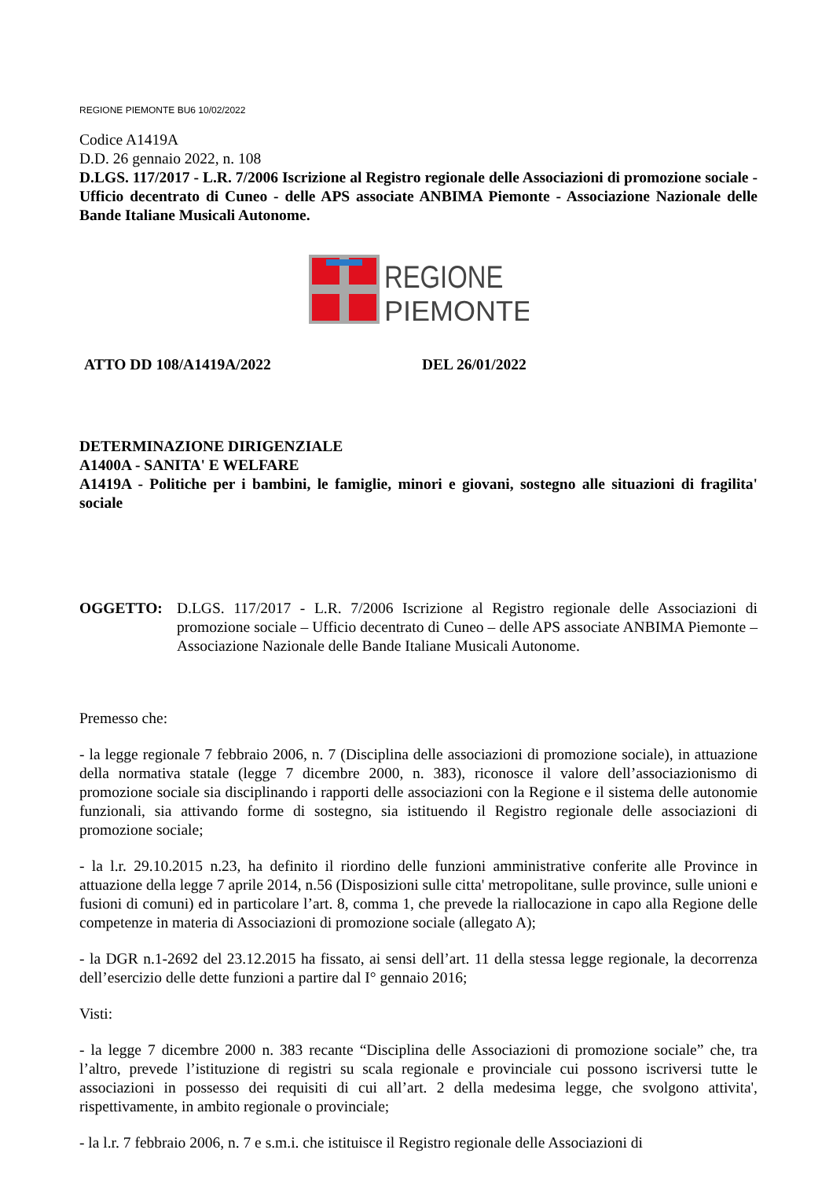REGIONE PIEMONTE BU6 10/02/2022
Codice A1419A
D.D. 26 gennaio 2022, n. 108
D.LGS. 117/2017 - L.R. 7/2006 Iscrizione al Registro regionale delle Associazioni di promozione sociale - Ufficio decentrato di Cuneo - delle APS associate ANBIMA Piemonte - Associazione Nazionale delle Bande Italiane Musicali Autonome.
REGIONE
PIEMONTE
ATTO DD 108/A1419A/2022 DEL 26/01/2022
DETERMINAZIONE DIRIGENZIALE
A1400A - SANITA' E WELFARE
A1419A - Politiche per i bambini, le famiglie, minori e giovani, sostegno alle situazioni di fragilita' sociale
OGGETTO: D.LGS. 117/2017 - L.R. 7/2006 Iscrizione al Registro regionale delle Associazioni di promozione sociale – Ufficio decentrato di Cuneo – delle APS associate ANBIMA Piemonte – Associazione Nazionale delle Bande Italiane Musicali Autonome.
Premesso che:
- la legge regionale 7 febbraio 2006, n. 7 (Disciplina delle associazioni di promozione sociale), in attuazione della normativa statale (legge 7 dicembre 2000, n. 383), riconosce il valore dell’associazionismo di promozione sociale sia disciplinando i rapporti delle associazioni con la Regione e il sistema delle autonomie funzionali, sia attivando forme di sostegno, sia istituendo il Registro regionale delle associazioni di promozione sociale;
- la l.r. 29.10.2015 n.23, ha definito il riordino delle funzioni amministrative conferite alle Province in attuazione della legge 7 aprile 2014, n.56 (Disposizioni sulle citta' metropolitane, sulle province, sulle unioni e fusioni di comuni) ed in particolare l’art. 8, comma 1, che prevede la riallocazione in capo alla Regione delle competenze in materia di Associazioni di promozione sociale (allegato A);
- la DGR n.1-2692 del 23.12.2015 ha fissato, ai sensi dell’art. 11 della stessa legge regionale, la decorrenza dell’esercizio delle dette funzioni a partire dal I° gennaio 2016;
Visti:
- la legge 7 dicembre 2000 n. 383 recante “Disciplina delle Associazioni di promozione sociale” che, tra l’altro, prevede l’istituzione di registri su scala regionale e provinciale cui possono iscriversi tutte le associazioni in possesso dei requisiti di cui all’art. 2 della medesima legge, che svolgono attivita', rispettivamente, in ambito regionale o provinciale;
- la l.r. 7 febbraio 2006, n. 7 e s.m.i. che istituisce il Registro regionale delle Associazioni di